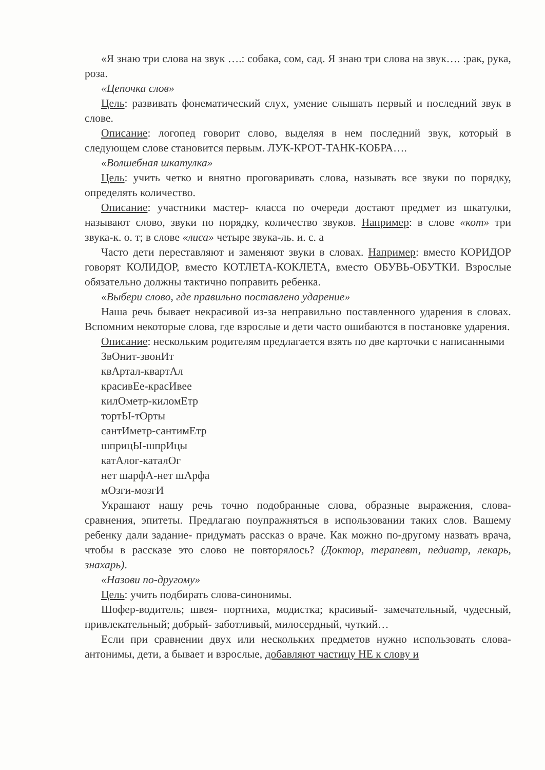«Я знаю три слова на звук ….: собака, сом, сад. Я знаю три слова на звук…. :рак, рука, роза.
«Цепочка слов»
Цель: развивать фонематический слух, умение слышать первый и последний звук в слове.
Описание: логопед говорит слово, выделяя в нем последний звук, который в следующем слове становится первым. ЛУК-КРОТ-ТАНК-КОБРА….
«Волшебная шкатулка»
Цель: учить четко и внятно проговаривать слова, называть все звуки по порядку, определять количество.
Описание: участники мастер- класса по очереди достают предмет из шкатулки, называют слово, звуки по порядку, количество звуков. Например: в слове «кот» три звука-к. о. т; в слове «лиса» четыре звука-ль. и. с. а
Часто дети переставляют и заменяют звуки в словах. Например: вместо КОРИДОР говорят КОЛИДОР, вместо КОТЛЕТА-КОКЛЕТА, вместо ОБУВЬ-ОБУТКИ. Взрослые обязательно должны тактично поправить ребенка.
«Выбери слово, где правильно поставлено ударение»
Наша речь бывает некрасивой из-за неправильно поставленного ударения в словах. Вспомним некоторые слова, где взрослые и дети часто ошибаются в постановке ударения.
Описание: нескольким родителям предлагается взять по две карточки с написанными
ЗвОнит-звонИт
квАртал-квартАл
красивЕе-красИвее
килОметр-киломЕтр
тортЫ-тОрты
сантИметр-сантимЕтр
шприцЫ-шпрИцы
катАлог-каталОг
нет шарфА-нет шАрфа
мОзги-мозгИ
Украшают нашу речь точно подобранные слова, образные выражения, слова-сравнения, эпитеты. Предлагаю поупражняться в использовании таких слов. Вашему ребенку дали задание- придумать рассказ о враче. Как можно по-другому назвать врача, чтобы в рассказе это слово не повторялось? (Доктор, терапевт, педиатр, лекарь, знахарь).
«Назови по-другому»
Цель: учить подбирать слова-синонимы.
Шофер-водитель; швея- портниха, модистка; красивый- замечательный, чудесный, привлекательный; добрый- заботливый, милосердный, чуткий…
Если при сравнении двух или нескольких предметов нужно использовать слова-антонимы, дети, а бывает и взрослые, добавляют частицу НЕ к слову и